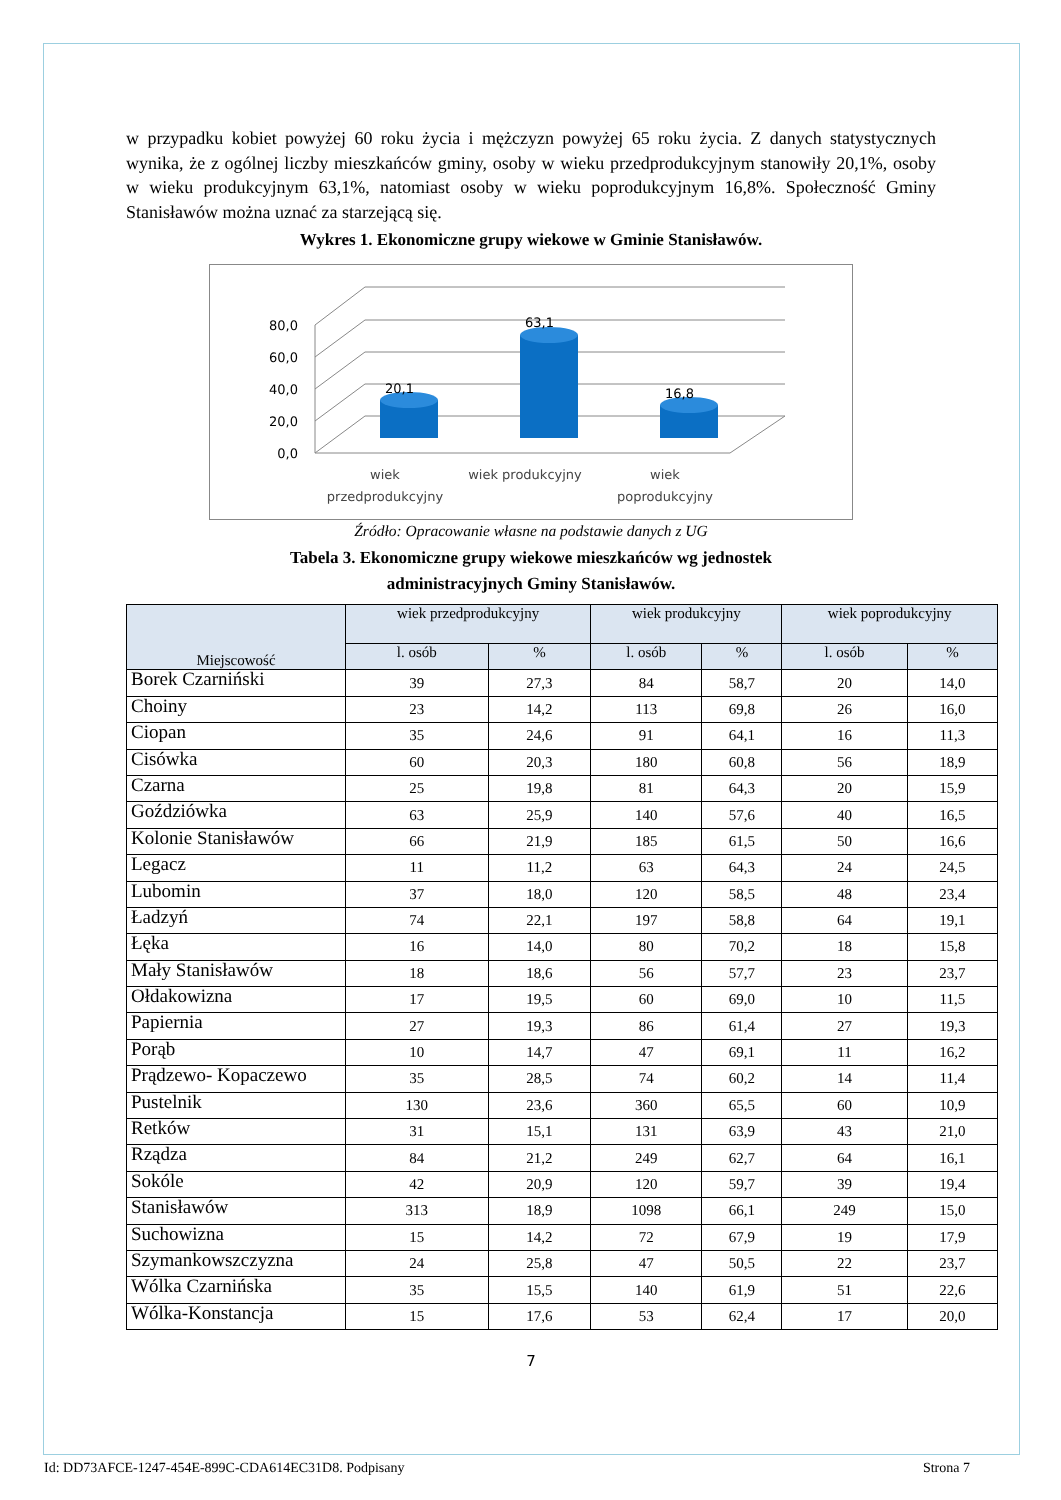w przypadku kobiet powyżej 60 roku życia i mężczyzn powyżej 65 roku życia. Z danych statystycznych wynika, że z ogólnej liczby mieszkańców gminy, osoby w wieku przedprodukcyjnym stanowiły 20,1%, osoby w wieku produkcyjnym 63,1%, natomiast osoby w wieku poprodukcyjnym 16,8%. Społeczność Gminy Stanisławów można uznać za starzejącą się.
Wykres 1. Ekonomiczne grupy wiekowe w Gminie Stanisławów.
80,0
60,0
40,0
20,0
0,0
20,1
63,1
16,8
wiek
przedprodukcyjny
wiek produkcyjny
wiek
poprodukcyjny
Źródło: Opracowanie własne na podstawie danych z UG
Tabela 3. Ekonomiczne grupy wiekowe mieszkańców wg jednostek
administracyjnych Gminy Stanisławów.
| Miejscowość | wiek przedprodukcyjny | | wiek produkcyjny | | wiek poprodukcyjny | |
| --- | --- | --- | --- | --- | --- | --- |
| | l. osób | % | l. osób | % | l. osób | % |
| Borek Czarniński | 39 | 27,3 | 84 | 58,7 | 20 | 14,0 |
| Choiny | 23 | 14,2 | 113 | 69,8 | 26 | 16,0 |
| Ciopan | 35 | 24,6 | 91 | 64,1 | 16 | 11,3 |
| Cisówka | 60 | 20,3 | 180 | 60,8 | 56 | 18,9 |
| Czarna | 25 | 19,8 | 81 | 64,3 | 20 | 15,9 |
| Goździówka | 63 | 25,9 | 140 | 57,6 | 40 | 16,5 |
| Kolonie Stanisławów | 66 | 21,9 | 185 | 61,5 | 50 | 16,6 |
| Legacz | 11 | 11,2 | 63 | 64,3 | 24 | 24,5 |
| Lubomin | 37 | 18,0 | 120 | 58,5 | 48 | 23,4 |
| Ładzyń | 74 | 22,1 | 197 | 58,8 | 64 | 19,1 |
| Łęka | 16 | 14,0 | 80 | 70,2 | 18 | 15,8 |
| Mały Stanisławów | 18 | 18,6 | 56 | 57,7 | 23 | 23,7 |
| Ołdakowizna | 17 | 19,5 | 60 | 69,0 | 10 | 11,5 |
| Papiernia | 27 | 19,3 | 86 | 61,4 | 27 | 19,3 |
| Porąb | 10 | 14,7 | 47 | 69,1 | 11 | 16,2 |
| Prądzewo- Kopaczewo | 35 | 28,5 | 74 | 60,2 | 14 | 11,4 |
| Pustelnik | 130 | 23,6 | 360 | 65,5 | 60 | 10,9 |
| Retków | 31 | 15,1 | 131 | 63,9 | 43 | 21,0 |
| Rządza | 84 | 21,2 | 249 | 62,7 | 64 | 16,1 |
| Sokóle | 42 | 20,9 | 120 | 59,7 | 39 | 19,4 |
| Stanisławów | 313 | 18,9 | 1098 | 66,1 | 249 | 15,0 |
| Suchowizna | 15 | 14,2 | 72 | 67,9 | 19 | 17,9 |
| Szymankowszczyzna | 24 | 25,8 | 47 | 50,5 | 22 | 23,7 |
| Wólka Czarnińska | 35 | 15,5 | 140 | 61,9 | 51 | 22,6 |
| Wólka-Konstancja | 15 | 17,6 | 53 | 62,4 | 17 | 20,0 |
7
Id: DD73AFCE-1247-454E-899C-CDA614EC31D8. Podpisany Strona 7